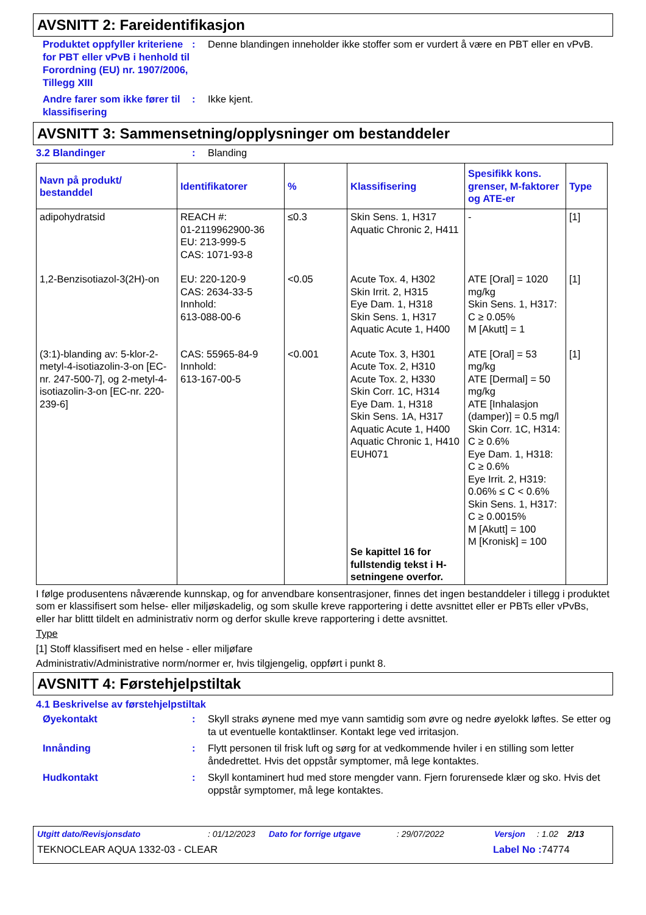AVSNITT 2: Fareidentifikasjon
Produktet oppfyller kriteriene for PBT eller vPvB i henhold til Forordning (EU) nr. 1907/2006, Tillegg XIII
: Denne blandingen inneholder ikke stoffer som er vurdert å være en PBT eller en vPvB.
Andre farer som ikke fører til klassifisering
: Ikke kjent.
AVSNITT 3: Sammensetning/opplysninger om bestanddeler
3.2 Blandinger : Blanding
| Navn på produkt/ bestanddel | Identifikatorer | % | Klassifisering | Spesifikk kons. grenser, M-faktorer og ATE-er | Type |
| --- | --- | --- | --- | --- | --- |
| adipohydratsid | REACH #: 01-2119962900-36 EU: 213-999-5 CAS: 1071-93-8 | ≤0.3 | Skin Sens. 1, H317 Aquatic Chronic 2, H411 | - | [1] |
| 1,2-Benzisotiazol-3(2H)-on | EU: 220-120-9 CAS: 2634-33-5 Innhold: 613-088-00-6 | <0.05 | Acute Tox. 4, H302 Skin Irrit. 2, H315 Eye Dam. 1, H318 Skin Sens. 1, H317 Aquatic Acute 1, H400 | ATE [Oral] = 1020 mg/kg Skin Sens. 1, H317: C ≥ 0.05% M [Akutt] = 1 | [1] |
| (3:1)-blanding av: 5-klor-2-metyl-4-isotiazolin-3-on [EC-nr. 247-500-7], og 2-metyl-4-isotiazolin-3-on [EC-nr. 220-239-6] | CAS: 55965-84-9 Innhold: 613-167-00-5 | <0.001 | Acute Tox. 3, H301 Acute Tox. 2, H310 Acute Tox. 2, H330 Skin Corr. 1C, H314 Eye Dam. 1, H318 Skin Sens. 1A, H317 Aquatic Acute 1, H400 Aquatic Chronic 1, H410 EUH071 Se kapittel 16 for fullstendig tekst i H-setningene overfor. | ATE [Oral] = 53 mg/kg ATE [Dermal] = 50 mg/kg ATE [Inhalasjon (damper)] = 0.5 mg/l Skin Corr. 1C, H314: C ≥ 0.6% Eye Dam. 1, H318: C ≥ 0.6% Eye Irrit. 2, H319: 0.06% ≤ C < 0.6% Skin Sens. 1, H317: C ≥ 0.0015% M [Akutt] = 100 M [Kronisk] = 100 | [1] |
I følge produsentens nåværende kunnskap, og for anvendbare konsentrasjoner, finnes det ingen bestanddeler i tillegg i produktet som er klassifisert som helse- eller miljøskadelig, og som skulle kreve rapportering i dette avsnittet eller er PBTs eller vPvBs, eller har blittt tildelt en administrativ norm og derfor skulle kreve rapportering i dette avsnittet.
Type
[1] Stoff klassifisert med en helse - eller miljøfare
Administrativ/Administrative norm/normer er, hvis tilgjengelig, oppført i punkt 8.
AVSNITT 4: Førstehjelpstiltak
4.1 Beskrivelse av førstehjelpstiltak
Øyekontakt : Skyll straks øynene med mye vann samtidig som øvre og nedre øyelokk løftes. Se etter og ta ut eventuelle kontaktlinser. Kontakt lege ved irritasjon.
Innånding : Flytt personen til frisk luft og sørg for at vedkommende hviler i en stilling som letter åndedrettet. Hvis det oppstår symptomer, må lege kontaktes.
Hudkontakt : Skyll kontaminert hud med store mengder vann. Fjern forurensede klær og sko. Hvis det oppstår symptomer, må lege kontaktes.
Utgitt dato/Revisjonsdato: 01/12/2023 Dato for forrige utgave: 29/07/2022 Versjon: 1.02 2/13
TEKNOCLEAR AQUA 1332-03 - CLEAR Label No : 74774